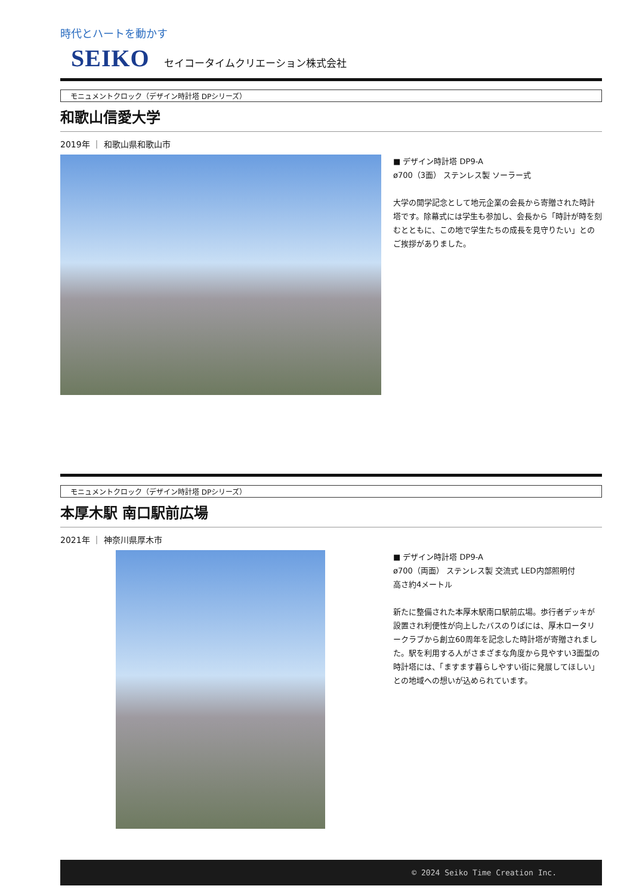時代とハートを動かす
SEIKO セイコータイムクリエーション株式会社
モニュメントクロック（デザイン時計塔 DPシリーズ）
和歌山信愛大学
2019年 ｜ 和歌山県和歌山市
■ デザイン時計塔 DP9-A
ø700（3面） ステンレス製 ソーラー式
大学の開学記念として地元企業の会長から寄贈された時計塔です。除幕式には学生も参加し、会長から「時計が時を刻むとともに、この地で学生たちの成長を見守りたい」とのご挨拶がありました。
モニュメントクロック（デザイン時計塔 DPシリーズ）
本厚木駅 南口駅前広場
2021年 ｜ 神奈川県厚木市
■ デザイン時計塔 DP9-A
ø700（両面） ステンレス製 交流式 LED内部照明付
高さ約4メートル
新たに整備された本厚木駅南口駅前広場。歩行者デッキが設置され利便性が向上したバスのりばには、厚木ロータリークラブから創立60周年を記念した時計塔が寄贈されました。駅を利用する人がさまざまな角度から見やすい3面型の時計塔には、「ますます暮らしやすい街に発展してほしい」との地域への想いが込められています。
© 2024 Seiko Time Creation Inc.